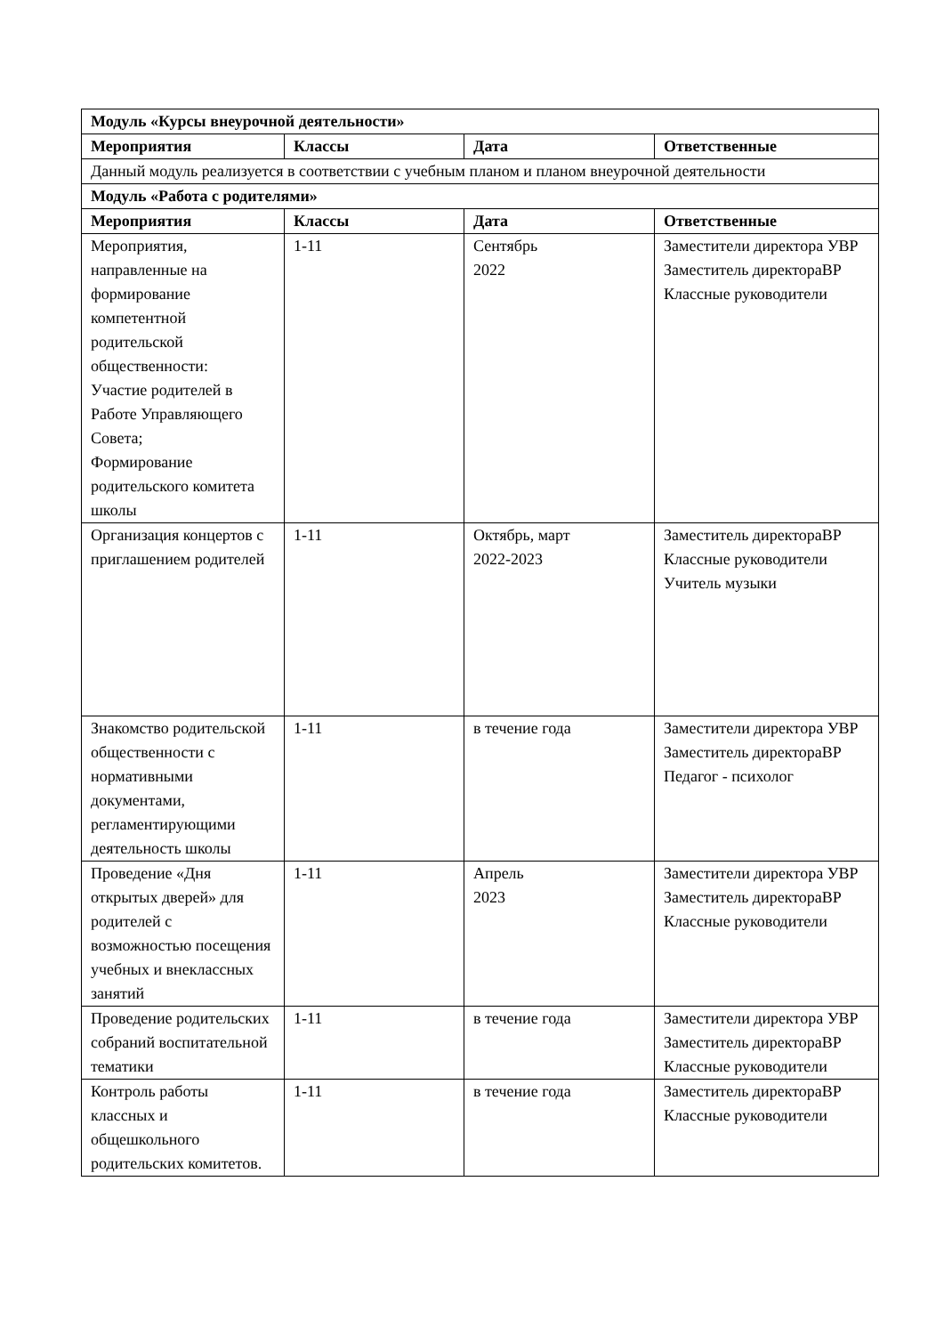| Модуль «Курсы внеурочной деятельности» | | | |
| --- | --- | --- | --- |
| Мероприятия | Классы | Дата | Ответственные |
| Данный модуль реализуется в соответствии с учебным планом и планом внеурочной деятельности | | | |
| Модуль «Работа с родителями» | | | |
| Мероприятия | Классы | Дата | Ответственные |
| Мероприятия, направленные на формирование компетентной родительской общественности: Участие родителей в Работе Управляющего Совета; Формирование родительского комитета школы | 1-11 | Сентябрь 2022 | Заместители директора УВР Заместитель директораВР Классные руководители |
| Организация концертов с приглашением родителей | 1-11 | Октябрь, март 2022-2023 | Заместитель директораВР Классные руководители Учитель музыки |
| Знакомство родительской общественности с нормативными документами, регламентирующими деятельность школы | 1-11 | в течение года | Заместители директора УВР Заместитель директораВР Педагог - психолог |
| Проведение «Дня открытых дверей» для родителей с возможностью посещения учебных и внеклассных занятий | 1-11 | Апрель 2023 | Заместители директора УВР Заместитель директораВР Классные руководители |
| Проведение родительских собраний воспитательной тематики | 1-11 | в течение года | Заместители директора УВР Заместитель директораВР Классные руководители |
| Контроль работы классных и общешкольного родительских комитетов. | 1-11 | в течение года | Заместитель директораВР Классные руководители |